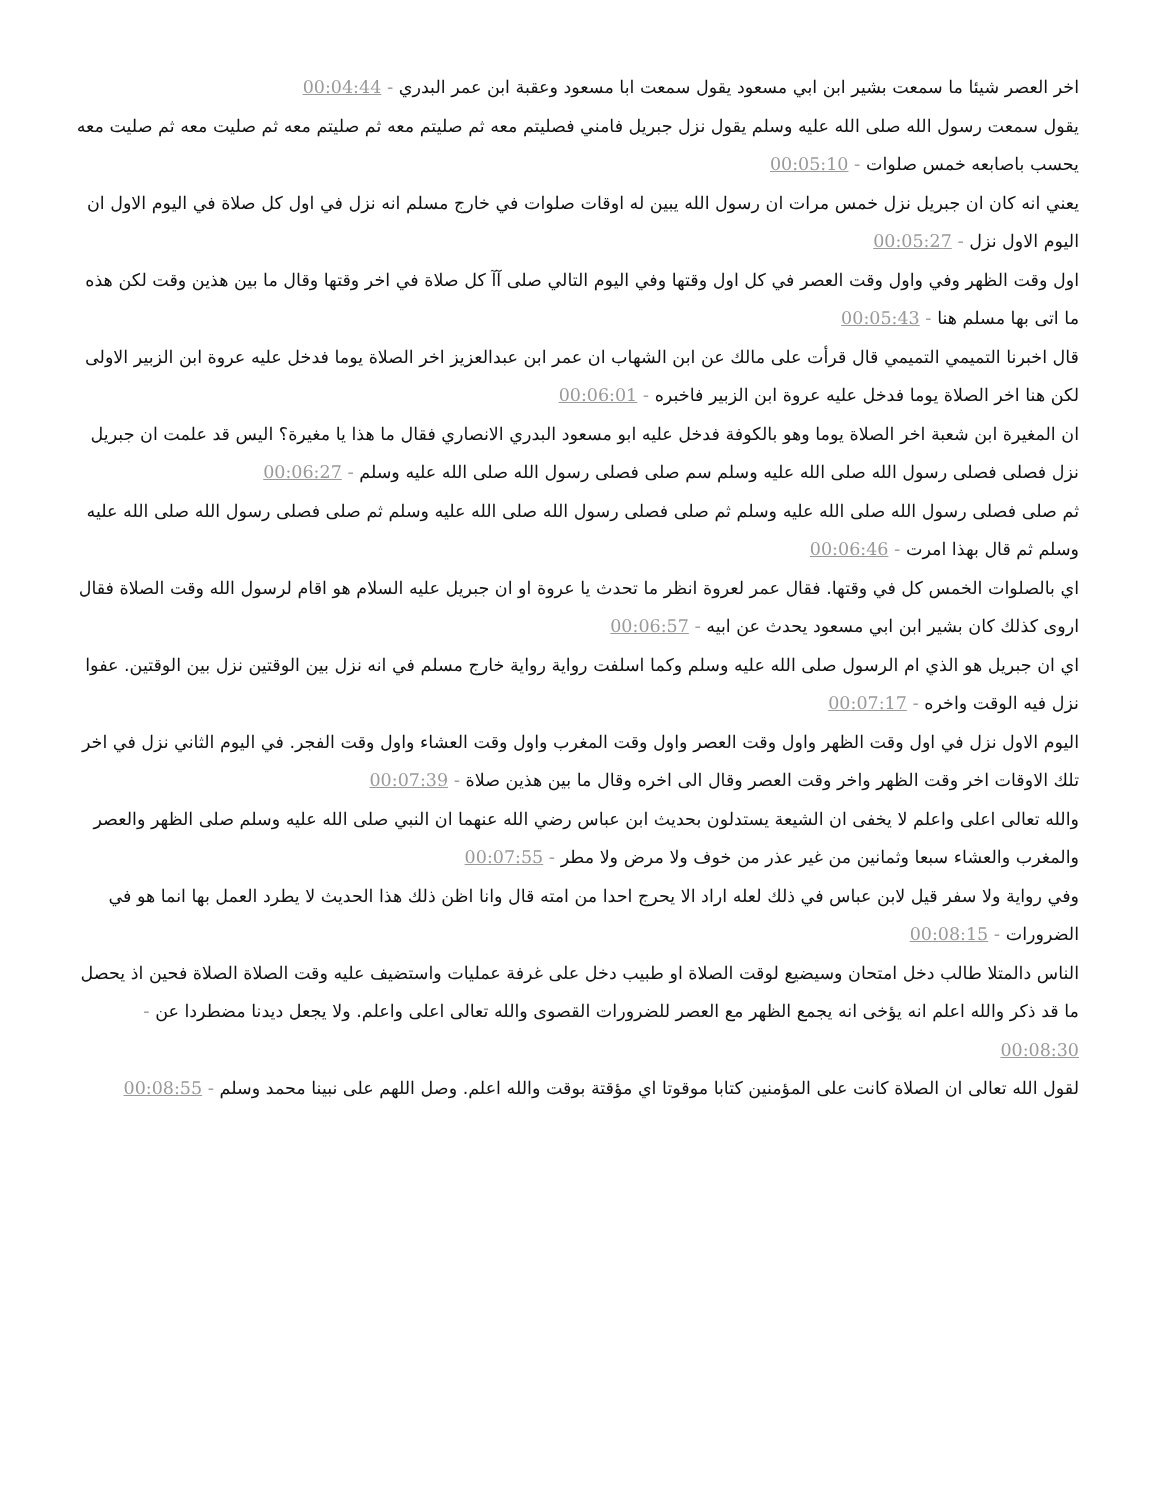اخر العصر شيئا ما سمعت بشير ابن ابي مسعود يقول سمعت ابا مسعود وعقبة ابن عمر البدري - 00:04:44
يقول سمعت رسول الله صلى الله عليه وسلم يقول نزل جبريل فامني فصليتم معه ثم صليتم معه ثم صليتم معه ثم صليت معه ثم صليت معه يحسب باصابعه خمس صلوات - 00:05:10
يعني انه كان ان جبريل نزل خمس مرات ان رسول الله يبين له اوقات صلوات في خارج مسلم انه نزل في اول كل صلاة في اليوم الاول ان اليوم الاول نزل - 00:05:27
اول وقت الظهر وفي واول وقت العصر في كل اول وقتها وفي اليوم التالي صلى آآ كل صلاة في اخر وقتها وقال ما بين هذين وقت لكن هذه ما اتى بها مسلم هنا - 00:05:43
قال اخبرنا التميمي التميمي قال قرأت على مالك عن ابن الشهاب ان عمر ابن عبدالعزيز اخر الصلاة يوما فدخل عليه عروة ابن الزبير الاولى لكن هنا اخر الصلاة يوما فدخل عليه عروة ابن الزبير فاخبره - 00:06:01
ان المغيرة ابن شعبة اخر الصلاة يوما وهو بالكوفة فدخل عليه ابو مسعود البدري الانصاري فقال ما هذا يا مغيرة؟ اليس قد علمت ان جبريل نزل فصلى فصلى رسول الله صلى الله عليه وسلم سم صلى فصلى رسول الله صلى الله عليه وسلم - 00:06:27
ثم صلى فصلى رسول الله صلى الله عليه وسلم ثم صلى فصلى رسول الله صلى الله عليه وسلم ثم صلى فصلى رسول الله صلى الله عليه وسلم ثم قال بهذا امرت - 00:06:46
اي بالصلوات الخمس كل في وقتها. فقال عمر لعروة انظر ما تحدث يا عروة او ان جبريل عليه السلام هو اقام لرسول الله وقت الصلاة فقال اروى كذلك كان بشير ابن ابي مسعود يحدث عن ابيه - 00:06:57
اي ان جبريل هو الذي ام الرسول صلى الله عليه وسلم وكما اسلفت رواية رواية خارج مسلم في انه نزل بين الوقتين نزل بين الوقتين. عفوا نزل فيه الوقت واخره - 00:07:17
اليوم الاول نزل في اول وقت الظهر واول وقت العصر واول وقت المغرب واول وقت العشاء واول وقت الفجر. في اليوم الثاني نزل في اخر تلك الاوقات اخر وقت الظهر واخر وقت العصر وقال الى اخره وقال ما بين هذين صلاة - 00:07:39
والله تعالى اعلى واعلم لا يخفى ان الشيعة يستدلون بحديث ابن عباس رضي الله عنهما ان النبي صلى الله عليه وسلم صلى الظهر والعصر والمغرب والعشاء سبعا وثمانين من غير عذر من خوف ولا مرض ولا مطر - 00:07:55
وفي رواية ولا سفر قيل لابن عباس في ذلك لعله اراد الا يحرج احدا من امته قال وانا اظن ذلك هذا الحديث لا يطرد العمل بها انما هو في الضرورات - 00:08:15
الناس دالمتلا طالب دخل امتحان وسيضيع لوقت الصلاة او طبيب دخل على غرفة عمليات واستضيف عليه وقت الصلاة الصلاة فحين اذ يحصل ما قد ذكر والله اعلم انه يؤخى انه يجمع الظهر مع العصر للضرورات القصوى والله تعالى اعلى واعلم. ولا يجعل ديدنا مضطردا عن - 00:08:30
لقول الله تعالى ان الصلاة كانت على المؤمنين كتابا موقوتا اي مؤقتة بوقت والله اعلم. وصل اللهم على نبينا محمد وسلم - 00:08:55